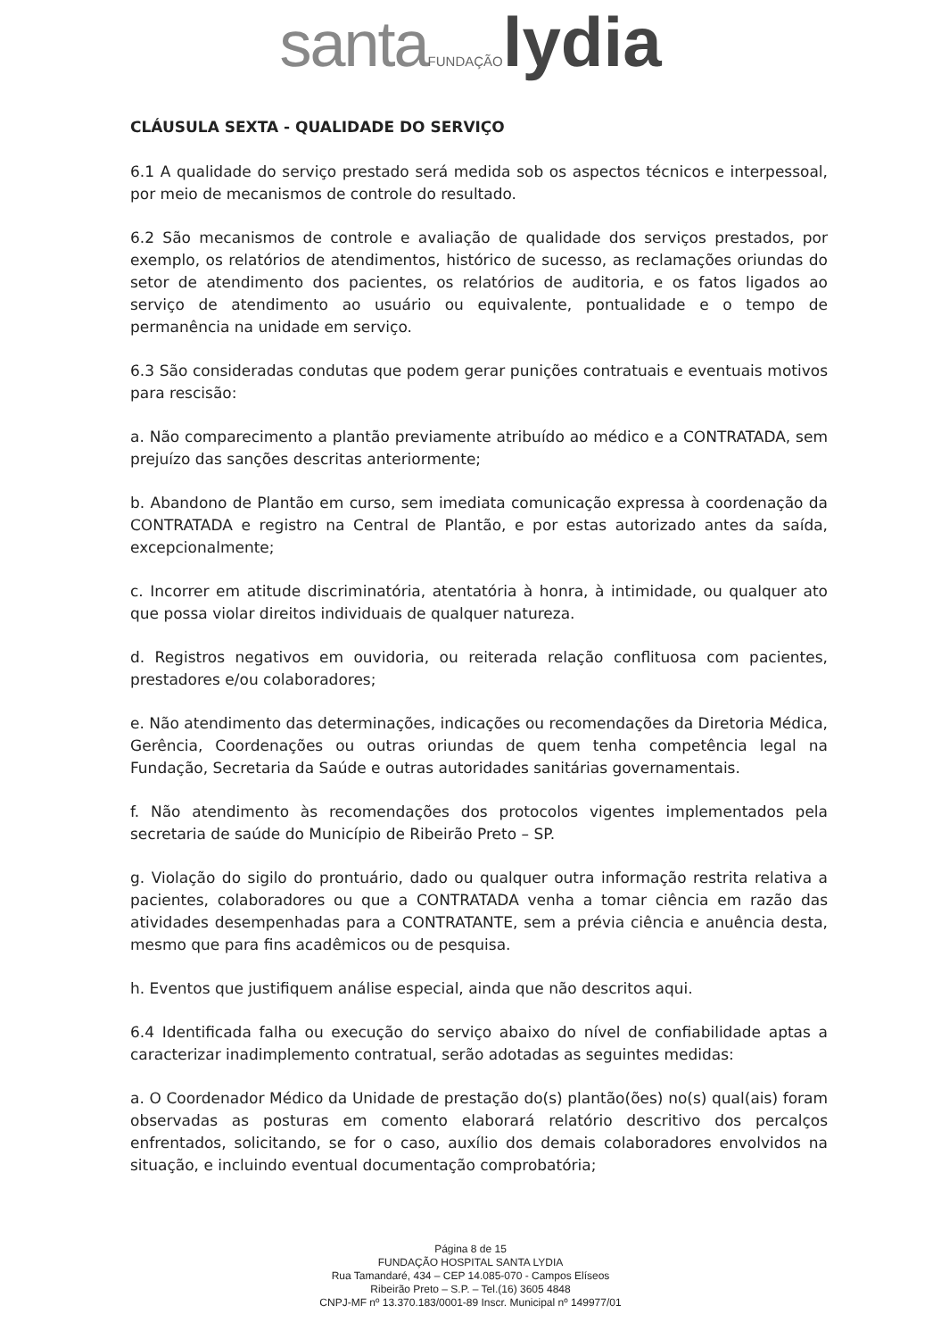santa FUNDAÇÃO lydia
CLÁUSULA SEXTA - QUALIDADE DO SERVIÇO
6.1 A qualidade do serviço prestado será medida sob os aspectos técnicos e interpessoal, por meio de mecanismos de controle do resultado.
6.2 São mecanismos de controle e avaliação de qualidade dos serviços prestados, por exemplo, os relatórios de atendimentos, histórico de sucesso, as reclamações oriundas do setor de atendimento dos pacientes, os relatórios de auditoria, e os fatos ligados ao serviço de atendimento ao usuário ou equivalente, pontualidade e o tempo de permanência na unidade em serviço.
6.3 São consideradas condutas que podem gerar punições contratuais e eventuais motivos para rescisão:
a. Não comparecimento a plantão previamente atribuído ao médico e a CONTRATADA, sem prejuízo das sanções descritas anteriormente;
b. Abandono de Plantão em curso, sem imediata comunicação expressa à coordenação da CONTRATADA e registro na Central de Plantão, e por estas autorizado antes da saída, excepcionalmente;
c. Incorrer em atitude discriminatória, atentatória à honra, à intimidade, ou qualquer ato que possa violar direitos individuais de qualquer natureza.
d. Registros negativos em ouvidoria, ou reiterada relação conflituosa com pacientes, prestadores e/ou colaboradores;
e. Não atendimento das determinações, indicações ou recomendações da Diretoria Médica, Gerência, Coordenações ou outras oriundas de quem tenha competência legal na Fundação, Secretaria da Saúde e outras autoridades sanitárias governamentais.
f. Não atendimento às recomendações dos protocolos vigentes implementados pela secretaria de saúde do Município de Ribeirão Preto – SP.
g. Violação do sigilo do prontuário, dado ou qualquer outra informação restrita relativa a pacientes, colaboradores ou que a CONTRATADA venha a tomar ciência em razão das atividades desempenhadas para a CONTRATANTE, sem a prévia ciência e anuência desta, mesmo que para fins acadêmicos ou de pesquisa.
h. Eventos que justifiquem análise especial, ainda que não descritos aqui.
6.4 Identificada falha ou execução do serviço abaixo do nível de confiabilidade aptas a caracterizar inadimplemento contratual, serão adotadas as seguintes medidas:
a. O Coordenador Médico da Unidade de prestação do(s) plantão(ões) no(s) qual(ais) foram observadas as posturas em comento elaborará relatório descritivo dos percalços enfrentados, solicitando, se for o caso, auxílio dos demais colaboradores envolvidos na situação, e incluindo eventual documentação comprobatória;
Página 8 de 15
FUNDAÇÃO HOSPITAL SANTA LYDIA
Rua Tamandaré, 434 – CEP 14.085-070 - Campos Elíseos
Ribeirão Preto – S.P. – Tel.(16) 3605 4848
CNPJ-MF nº 13.370.183/0001-89 Inscr. Municipal nº 149977/01